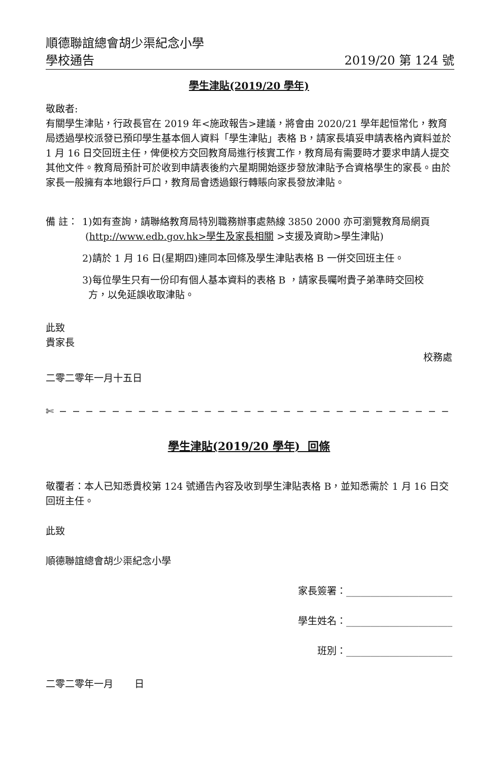順德聯誼總會胡少渠紀念小學
學校通告 2019/20 第 124 號
學生津貼(2019/20 學年)
敬啟者:
有關學生津貼，行政長官在 2019 年<施政報告>建議，將會由 2020/21 學年起恒常化，教育局透過學校派發已預印學生基本個人資料「學生津貼」表格 B，請家長填妥申請表格內資料並於 1 月 16 日交回班主任，俾便校方交回教育局進行核實工作，教育局有需要時才要求申請人提交其他文件。教育局預計可於收到申請表後約六星期開始逐步發放津貼予合資格學生的家長。由於家長一般擁有本地銀行戶口，教育局會透過銀行轉賬向家長發放津貼。
備 註： 1)如有查詢，請聯絡教育局特別職務辦事處熱線 3850 2000 亦可瀏覽教育局網頁
(http://www.edb.gov.hk>學生及家長相關 >支援及資助>學生津貼)
2)請於 1 月 16 日(星期四)連同本回條及學生津貼表格 B 一併交回班主任。
3)每位學生只有一份印有個人基本資料的表格 B ，請家長囑咐貴子弟準時交回校
方，以免延誤收取津貼。
此致
貴家長
校務處
二零二零年一月十五日
✄ − − − − − − − − − − − − − − − − − − − − − − − − − − − − − − − − − − − − − − −
學生津貼(2019/20 學年) 回條
敬覆者：本人已知悉貴校第 124 號通告內容及收到學生津貼表格 B，並知悉需於 1 月 16 日交回班主任。
此致
順德聯誼總會胡少渠紀念小學
家長簽署：______________________
學生姓名：______________________
班別：______________________
二零二零年一月 日